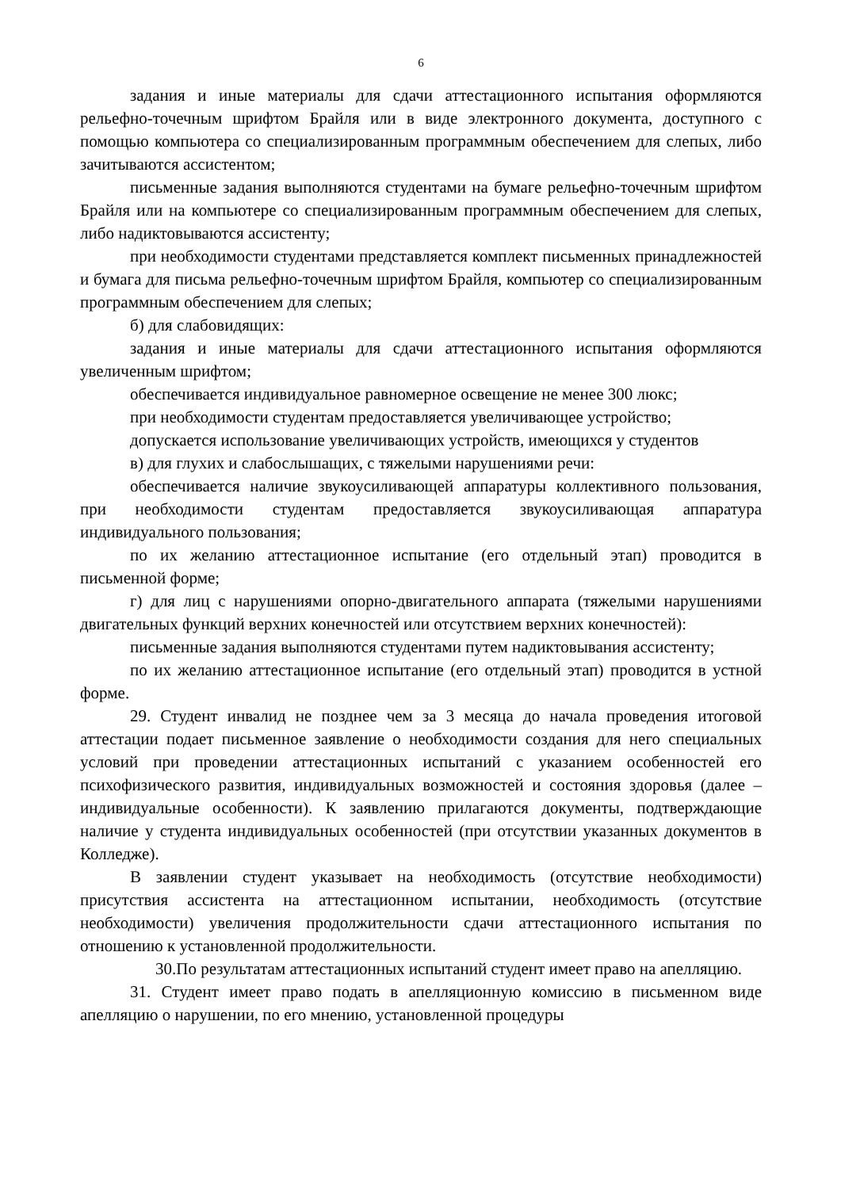6
задания и иные материалы для сдачи аттестационного испытания оформляются рельефно-точечным шрифтом Брайля или в виде электронного документа, доступного с помощью компьютера со специализированным программным обеспечением для слепых, либо зачитываются ассистентом;
письменные задания выполняются студентами на бумаге рельефно-точечным шрифтом Брайля или на компьютере со специализированным программным обеспечением для слепых, либо надиктовываются ассистенту;
при необходимости студентами представляется комплект письменных принадлежностей и бумага для письма рельефно-точечным шрифтом Брайля, компьютер со специализированным программным обеспечением для слепых;
б) для слабовидящих:
задания и иные материалы для сдачи аттестационного испытания оформляются увеличенным шрифтом;
обеспечивается индивидуальное равномерное освещение не менее 300 люкс;
при необходимости студентам предоставляется увеличивающее устройство;
допускается использование увеличивающих устройств, имеющихся у студентов
в) для глухих и слабослышащих, с тяжелыми нарушениями речи:
обеспечивается наличие звукоусиливающей аппаратуры коллективного пользования, при необходимости студентам предоставляется звукоусиливающая аппаратура индивидуального пользования;
по их желанию аттестационное испытание (его отдельный этап) проводится в письменной форме;
г) для лиц с нарушениями опорно-двигательного аппарата (тяжелыми нарушениями двигательных функций верхних конечностей или отсутствием верхних конечностей):
письменные задания выполняются студентами путем надиктовывания ассистенту;
по их желанию аттестационное испытание (его отдельный этап) проводится в устной форме.
29. Студент инвалид не позднее чем за 3 месяца до начала проведения итоговой аттестации подает письменное заявление о необходимости создания для него специальных условий при проведении аттестационных испытаний с указанием особенностей его психофизического развития, индивидуальных возможностей и состояния здоровья (далее – индивидуальные особенности). К заявлению прилагаются документы, подтверждающие наличие у студента индивидуальных особенностей (при отсутствии указанных документов в Колледже).
В заявлении студент указывает на необходимость (отсутствие необходимости) присутствия ассистента на аттестационном испытании, необходимость (отсутствие необходимости) увеличения продолжительности сдачи аттестационного испытания по отношению к установленной продолжительности.
30.По результатам аттестационных испытаний студент имеет право на апелляцию.
31. Студент имеет право подать в апелляционную комиссию в письменном виде апелляцию о нарушении, по его мнению, установленной процедуры